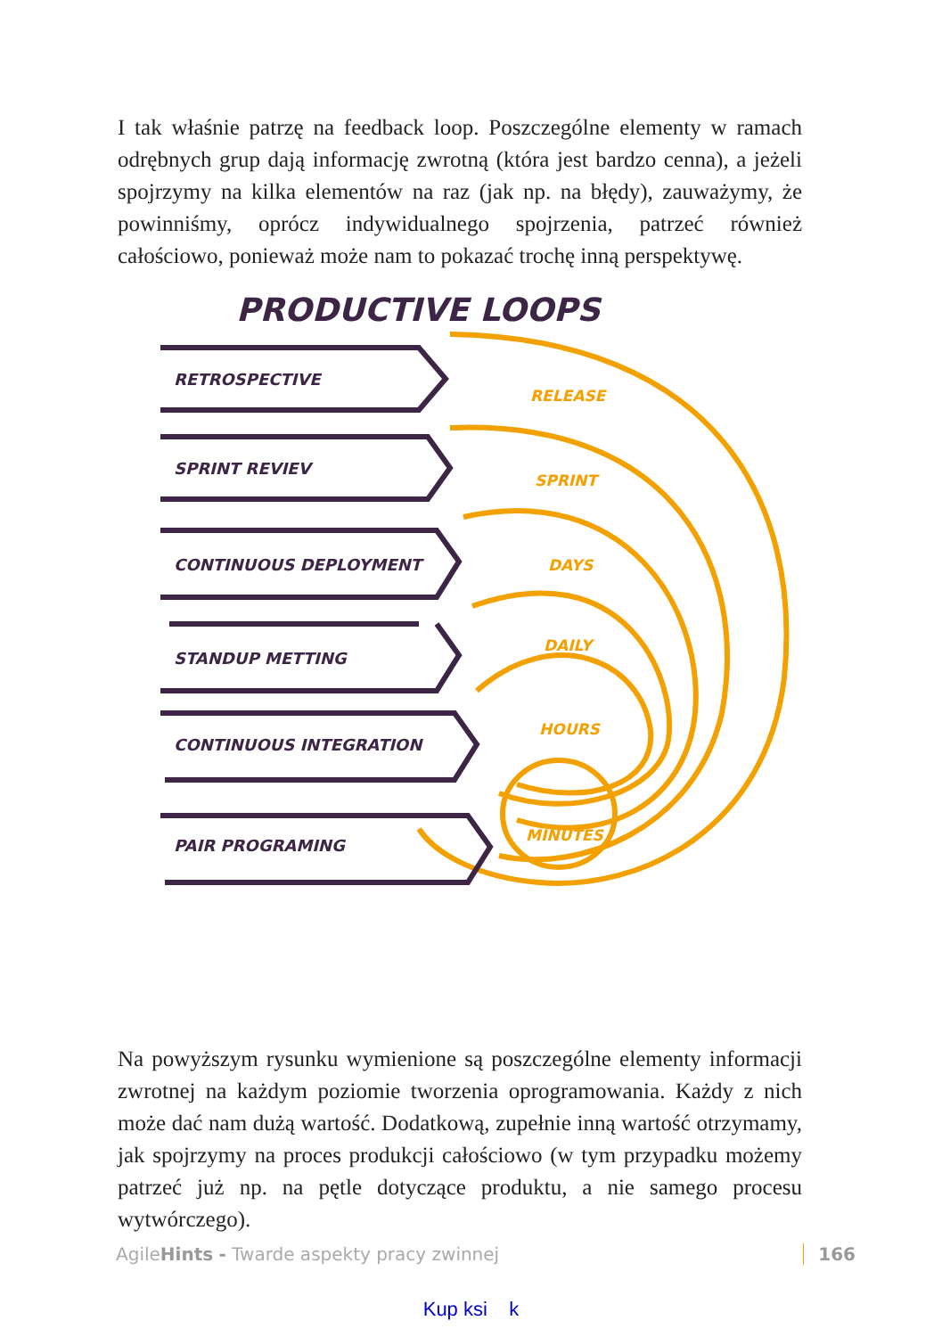I tak właśnie patrzę na feedback loop. Poszczególne elementy w ramach odrębnych grup dają informację zwrotną (która jest bardzo cenna), a jeżeli spojrzymy na kilka elementów na raz (jak np. na błędy), zauważymy, że powinniśmy, oprócz indywidualnego spojrzenia, patrzeć również całościowo, ponieważ może nam to pokazać trochę inną perspektywę.
PRODUCTIVE LOOPS
RETROSPECTIVE
SPRINT REVIEV
CONTINUOUS DEPLOYMENT
STANDUP METTING
CONTINUOUS INTEGRATION
PAIR PROGRAMING
RELEASE
SPRINT
DAYS
DAILY
HOURS
MINUTES
Na powyższym rysunku wymienione są poszczególne elementy informacji zwrotnej na każdym poziomie tworzenia oprogramowania. Każdy z nich może dać nam dużą wartość. Dodatkową, zupełnie inną wartość otrzymamy, jak spojrzymy na proces produkcji całościowo (w tym przypadku możemy patrzeć już np. na pętle dotyczące produktu, a nie samego procesu wytwórczego).
AgileHints - Twarde aspekty pracy zwinnej 166
Kup ksi k